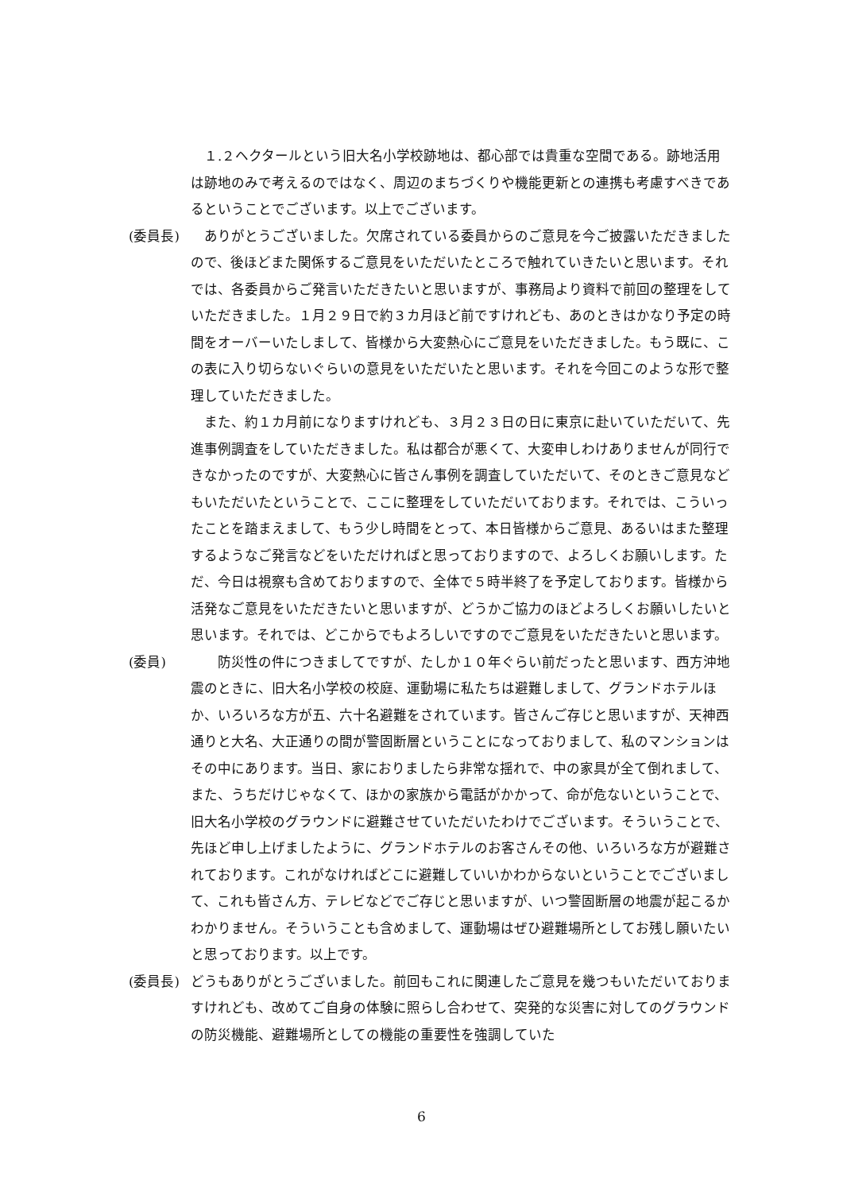１.２ヘクタールという旧大名小学校跡地は、都心部では貴重な空間である。跡地活用は跡地のみで考えるのではなく、周辺のまちづくりや機能更新との連携も考慮すべきであるということでございます。以上でございます。
(委員長) 　ありがとうございました。欠席されている委員からのご意見を今ご披露いただきましたので、後ほどまた関係するご意見をいただいたところで触れていきたいと思います。それでは、各委員からご発言いただきたいと思いますが、事務局より資料で前回の整理をしていただきました。１月２９日で約３カ月ほど前ですけれども、あのときはかなり予定の時間をオーバーいたしまして、皆様から大変熱心にご意見をいただきました。もう既に、この表に入り切らないぐらいの意見をいただいたと思います。それを今回このような形で整理していただきました。
　また、約１カ月前になりますけれども、３月２３日の日に東京に赴いていただいて、先進事例調査をしていただきました。私は都合が悪くて、大変申しわけありませんが同行できなかったのですが、大変熱心に皆さん事例を調査していただいて、そのときご意見などもいただいたということで、ここに整理をしていただいております。それでは、こういったことを踏まえまして、もう少し時間をとって、本日皆様からご意見、あるいはまた整理するようなご発言などをいただければと思っておりますので、よろしくお願いします。ただ、今日は視察も含めておりますので、全体で５時半終了を予定しております。皆様から活発なご意見をいただきたいと思いますが、どうかご協力のほどよろしくお願いしたいと思います。それでは、どこからでもよろしいですのでご意見をいただきたいと思います。
(委員) 　　防災性の件につきましてですが、たしか１０年ぐらい前だったと思います、西方沖地震のときに、旧大名小学校の校庭、運動場に私たちは避難しまして、グランドホテルほか、いろいろな方が五、六十名避難をされています。皆さんご存じと思いますが、天神西通りと大名、大正通りの間が警固断層ということになっておりまして、私のマンションはその中にあります。当日、家におりましたら非常な揺れで、中の家具が全て倒れまして、また、うちだけじゃなくて、ほかの家族から電話がかかって、命が危ないということで、旧大名小学校のグラウンドに避難させていただいたわけでございます。そういうことで、先ほど申し上げましたように、グランドホテルのお客さんその他、いろいろな方が避難されております。これがなければどこに避難していいかわからないということでございまして、これも皆さん方、テレビなどでご存じと思いますが、いつ警固断層の地震が起こるかわかりません。そういうことも含めまして、運動場はぜひ避難場所としてお残し願いたいと思っております。以上です。
(委員長) どうもありがとうございました。前回もこれに関連したご意見を幾つもいただいておりますけれども、改めてご自身の体験に照らし合わせて、突発的な災害に対してのグラウンドの防災機能、避難場所としての機能の重要性を強調していた
6